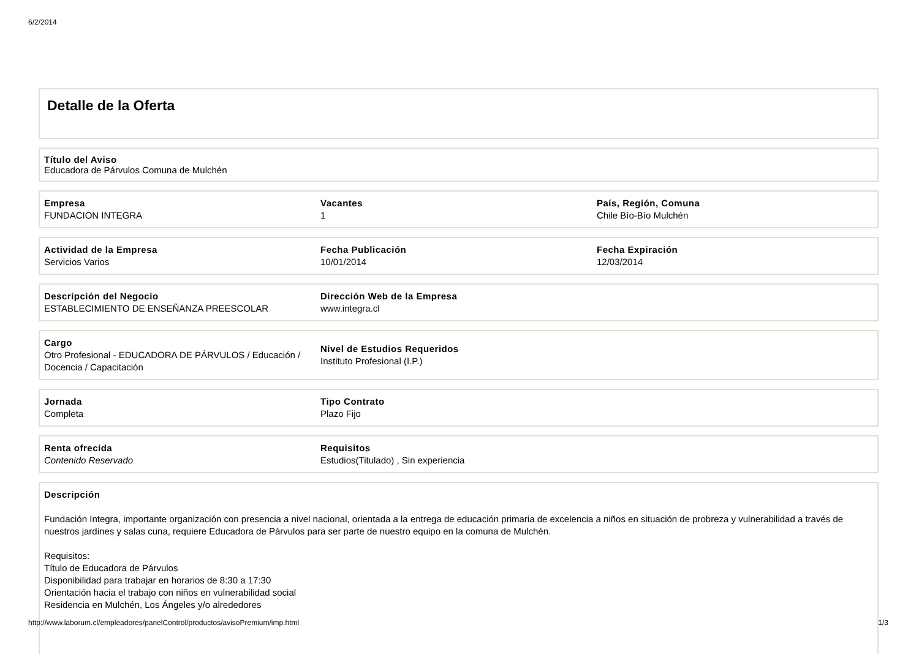6/2/2014
Detalle de la Oferta
Título del Aviso
Educadora de Párvulos Comuna de Mulchén
| Empresa FUNDACION INTEGRA | Vacantes 1 | País, Región, Comuna Chile Bío-Bío Mulchén |
| Actividad de la Empresa Servicios Varios | Fecha Publicación 10/01/2014 | Fecha Expiración 12/03/2014 |
| Descripción del Negocio ESTABLECIMIENTO DE ENSEÑANZA PREESCOLAR | Dirección Web de la Empresa www.integra.cl | |
| Cargo Otro Profesional - EDUCADORA DE PÁRVULOS / Educación / Docencia / Capacitación | Nivel de Estudios Requeridos Instituto Profesional (I.P.) | |
| Jornada Completa | Tipo Contrato Plazo Fijo | |
| Renta ofrecida Contenido Reservado | Requisitos Estudios(Titulado) , Sin experiencia | |
Descripción
Fundación Integra, importante organización con presencia a nivel nacional, orientada a la entrega de educación primaria de excelencia a niños en situación de probreza y vulnerabilidad a través de nuestros jardines y salas cuna, requiere Educadora de Párvulos para ser parte de nuestro equipo en la comuna de Mulchén.
Requisitos:
Título de Educadora de Párvulos
Disponibilidad para trabajar en horarios de 8:30 a 17:30
Orientación hacia el trabajo con niños en vulnerabilidad social
Residencia en Mulchén, Los Ángeles y/o alrededores
http://www.laborum.cl/empleadores/panelControl/productos/avisoPremium/imp.html 1/3